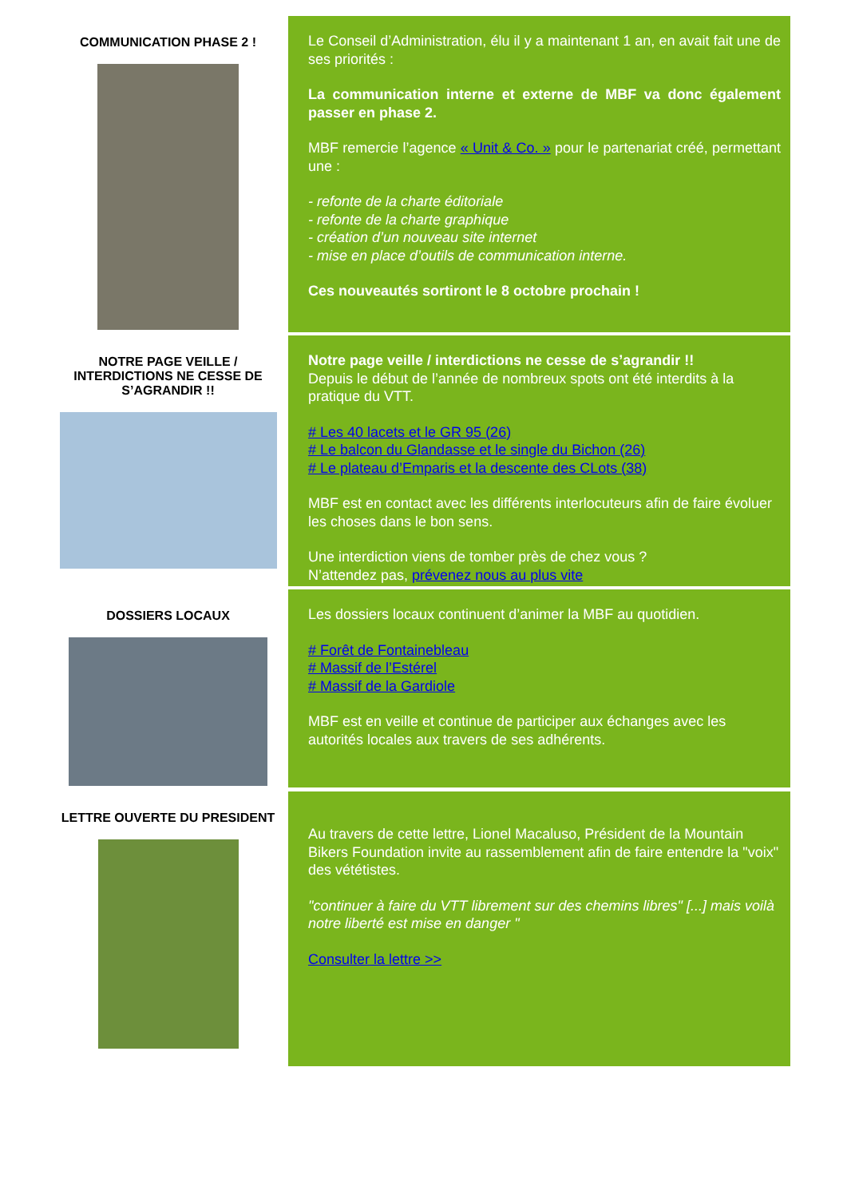COMMUNICATION PHASE 2 !
Le Conseil d’Administration, élu il y a maintenant 1 an, en avait fait une de ses priorités :
La communication interne et externe de MBF va donc également passer en phase 2.
MBF remercie l’agence « Unit & Co. » pour le partenariat créé, permettant une :
- refonte de la charte éditoriale
- refonte de la charte graphique
- création d’un nouveau site internet
- mise en place d’outils de communication interne.
Ces nouveautés sortiront le 8 octobre prochain !
NOTRE PAGE VEILLE / INTERDICTIONS NE CESSE DE S’AGRANDIR !!
Notre page veille / interdictions ne cesse de s’agrandir !!
Depuis le début de l’année de nombreux spots ont été interdits à la pratique du VTT.
# Les 40 lacets et le GR 95 (26)
# Le balcon du Glandasse et le single du Bichon (26)
# Le plateau d’Emparis et la descente des CLots (38)
MBF est en contact avec les différents interlocuteurs afin de faire évoluer les choses dans le bon sens.
Une interdiction viens de tomber près de chez vous ?
N’attendez pas, prévenez nous au plus vite
DOSSIERS LOCAUX
Les dossiers locaux continuent d’animer la MBF au quotidien.
# Forêt de Fontainebleau
# Massif de l’Estérel
# Massif de la Gardiole
MBF est en veille et continue de participer aux échanges avec les autorités locales aux travers de ses adhérents.
LETTRE OUVERTE DU PRESIDENT
Au travers de cette lettre, Lionel Macaluso, Président de la Mountain Bikers Foundation invite au rassemblement afin de faire entendre la "voix" des vététistes.
"continuer à faire du VTT librement sur des chemins libres" [...] mais voilà notre liberté est mise en danger "
Consulter la lettre >>